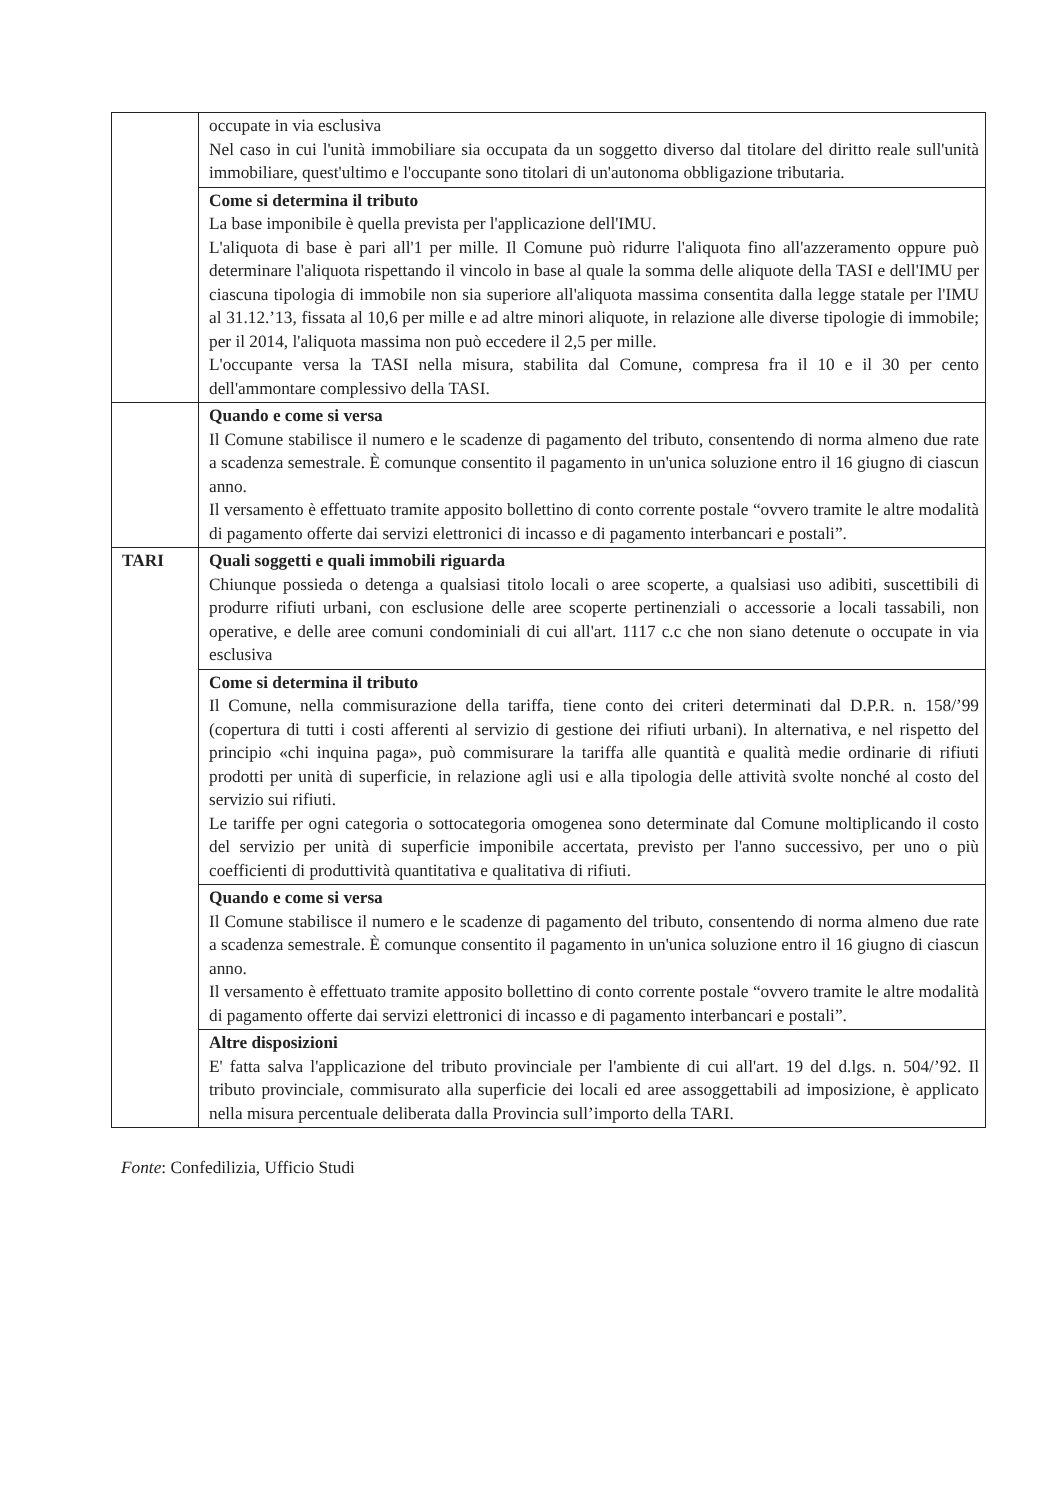| | occupate in via esclusiva Nel caso in cui l'unità immobiliare sia occupata da un soggetto diverso dal titolare del diritto reale sull'unità immobiliare, quest'ultimo e l'occupante sono titolari di un'autonoma obbligazione tributaria. |
| | Come si determina il tributo La base imponibile è quella prevista per l'applicazione dell'IMU. L'aliquota di base è pari all'1 per mille. Il Comune può ridurre l'aliquota fino all'azzeramento oppure può determinare l'aliquota rispettando il vincolo in base al quale la somma delle aliquote della TASI e dell'IMU per ciascuna tipologia di immobile non sia superiore all'aliquota massima consentita dalla legge statale per l'IMU al 31.12.’13, fissata al 10,6 per mille e ad altre minori aliquote, in relazione alle diverse tipologie di immobile; per il 2014, l'aliquota massima non può eccedere il 2,5 per mille. L'occupante versa la TASI nella misura, stabilita dal Comune, compresa fra il 10 e il 30 per cento dell'ammontare complessivo della TASI. |
| | Quando e come si versa Il Comune stabilisce il numero e le scadenze di pagamento del tributo, consentendo di norma almeno due rate a scadenza semestrale. È comunque consentito il pagamento in un'unica soluzione entro il 16 giugno di ciascun anno. Il versamento è effettuato tramite apposito bollettino di conto corrente postale “ovvero tramite le altre modalità di pagamento offerte dai servizi elettronici di incasso e di pagamento interbancari e postali”. |
| TARI | Quali soggetti e quali immobili riguarda Chiunque possieda o detenga a qualsiasi titolo locali o aree scoperte, a qualsiasi uso adibiti, suscettibili di produrre rifiuti urbani, con esclusione delle aree scoperte pertinenziali o accessorie a locali tassabili, non operative, e delle aree comuni condominiali di cui all'art. 1117 c.c che non siano detenute o occupate in via esclusiva |
| | Come si determina il tributo Il Comune, nella commisurazione della tariffa, tiene conto dei criteri determinati dal D.P.R. n. 158/’99 (copertura di tutti i costi afferenti al servizio di gestione dei rifiuti urbani). In alternativa, e nel rispetto del principio «chi inquina paga», può commisurare la tariffa alle quantità e qualità medie ordinarie di rifiuti prodotti per unità di superficie, in relazione agli usi e alla tipologia delle attività svolte nonché al costo del servizio sui rifiuti. Le tariffe per ogni categoria o sottocategoria omogenea sono determinate dal Comune moltiplicando il costo del servizio per unità di superficie imponibile accertata, previsto per l'anno successivo, per uno o più coefficienti di produttività quantitativa e qualitativa di rifiuti. |
| | Quando e come si versa Il Comune stabilisce il numero e le scadenze di pagamento del tributo, consentendo di norma almeno due rate a scadenza semestrale. È comunque consentito il pagamento in un'unica soluzione entro il 16 giugno di ciascun anno. Il versamento è effettuato tramite apposito bollettino di conto corrente postale “ovvero tramite le altre modalità di pagamento offerte dai servizi elettronici di incasso e di pagamento interbancari e postali”. |
| | Altre disposizioni E' fatta salva l'applicazione del tributo provinciale per l'ambiente di cui all'art. 19 del d.lgs. n. 504/’92. Il tributo provinciale, commisurato alla superficie dei locali ed aree assoggettabili ad imposizione, è applicato nella misura percentuale deliberata dalla Provincia sull’importo della TARI. |
Fonte: Confedilizia, Ufficio Studi